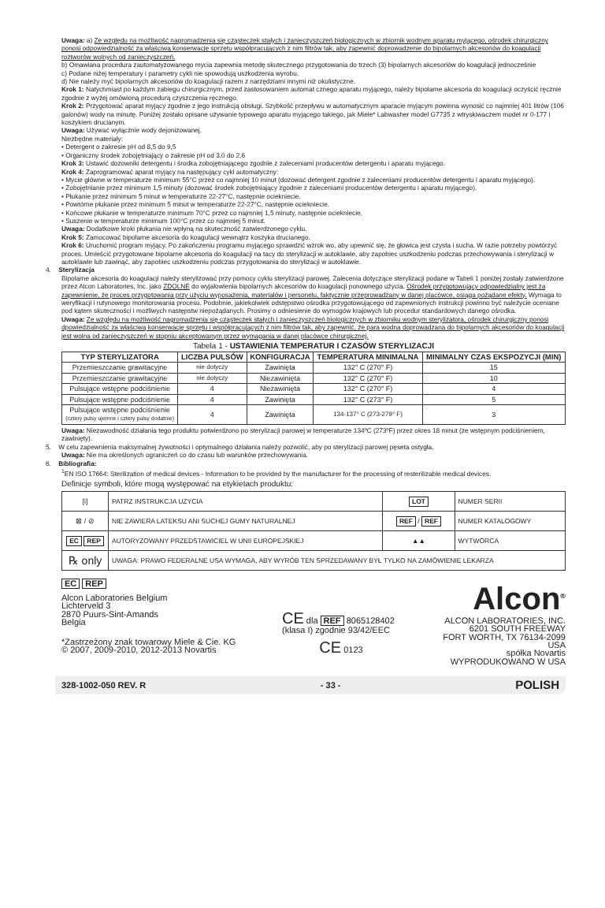Uwaga: a) Ze względu na możliwość nagromadzenia się cząsteczek stałych i zanieczyszczeń biologicznych w zbiornik wodnym aparatu myjącego, ośrodek chirurgiczny ponosi odpowiedzialność za właściwą konserwację sprzętu współpracujących z nim filtrów tak, aby zapewnić doprowadzenie do bipolarnych akcesoriów do koagulacji roztworów wolnych od zanieczyszczeń.
b) Omawiana procedura zautomatyzowanego mycia zapewnia metodę skutecznego przygotowania do trzech (3) bipolarnych akcesoriów do koagulacji jednocześnie
c) Podane niżej temperatury i parametry cykli nie spowodują uszkodzenia wyrobu.
d) Nie należy myć bipolarnych akcesoriów do koagulacji razem z narzędziami innymi niż okulistyczne.
Krok 1: Natychmiast po każdym zabiegu chirurgicznym, przed zastosowaniem automat cznego aparatu myjącego, należy bipolarne akcesoria do koagulacji oczyścić ręcznie zgodnie z wyżej omówioną procedurą czyszczenia ręcznego.
Krok 2: Przygotować aparat myjący zgodnie z jego instrukcją obsługi. Szybkość przepływu w automatycznym aparacie myjącym powinna wynosić co najmniej 401 litrów (106 galonów) wody na minutę. Poniżej zostało opisane używanie typowego aparatu myjącego takiego, jak Miele* Labwasher model G7735 z wtryskiwaczem model nr 0-177 i koszykiem drucianym.
Uwaga: Używać wyłącznie wody dejonizowanej.
Niezbędne materiały:
• Detergent o zakresie pH od 8,5 do 9,5
• Organiczny środek zobojętniający o zakresie pH od 3,0 do 2,6
Krok 3: Ustawić dozowniki detergentu i środka zobojętniającego zgodnie z zaleceniami producentów detergentu i aparatu myjącego.
Krok 4: Zaprogramować aparat myjący na następujący cykl automatyczny:
• Mycie główne w temperaturze minimum 55°C przez co najmniej 10 minut (dozować detergent zgodnie z zaleceniami producentów detergentu i aparatu myjącego).
• Zobojętnianie przez minimum 1,5 minuty (dozować środek zobojętniający zgodnie z zaleceniami producentów detergentu i aparatu myjącego).
• Płukanie przez minimum 5 minut w temperaturze 22-27°C, następnie ociekniecie.
• Powtórne płukanie przez minimum 5 minut w temperaturze 22-27°C, następnie ociekniecie.
• Końcowe płukanie w temperaturze minimum 70°C przez co najmniej 1,5 minuty, następnie ociekniecie.
• Suszenie w temperaturze minimum 100°C przez co najmniej 5 minut.
Uwaga: Dodatkowe kroki płukania nie wpłyną na skuteczność zatwierdzonego cyklu.
Krok 5: Zamocować bipolarne akcesoria do koagulacji wewnątrz koszyka drucianego.
Krok 6: Uruchomić program myjący. Po zakończeniu programu myjącego sprawdzić wzrok wo, aby upewnić się, że głowica jest czysta i sucha. W razie potrzeby powtórzyć proces. Umieścić przygotowane bipolarne akcesoria do koagulacji na tacy do sterylizacji w autoklawie, aby zapobiec uszkodzeniu podczas przechowywania i sterylizacji w autoklawie lub zawinąć, aby zapobiec uszkodzeniu podczas przygotowania do sterylizacji w autoklawie.
4. Sterylizacja
Bipolarne akcesoria do koagulacji należy sterylizować przy pomocy cyklu sterylizacji parowej. Zalecenia dotyczące sterylizacji podane w Tabeli 1 poniżej zostały zatwierdzone przez Alcon Laboratories, Inc. jako ZDOLNE do wyjałowienia bipolarnych akcesoriów do koagulacji ponownego użycia. Ośrodek przygotowujący odpowiedzialny jest za zapewnienie, że proces przygotowania przy użyciu wyposażenia, materiałów i personelu, faktycznie przeprowadzany w danej placówce, osiąga pożądane efekty. Wymaga to weryfikacji i rutynowego monitorowania procesu. Podobnie, jakiekolwiek odstępstwo ośrodka przygotowującego od zapewnionych instrukcji powinno być należycie oceniane pod kątem skuteczności i możliwych następstw niepożądanych. Prosimy o odniesienie do wymogów krajowych lub procedur standardowych danego ośrodka.
Uwaga: Ze względu na możliwość nagromadzenia się cząsteczek stałych i zanieczyszczeń biologicznych w zbiorniku wodnym sterylizatora, ośrodek chirurgiczny ponosi dpowiedzialność za właściwą konserwację sprzętu i współpracujących z nim filtrów tak, aby zapewnić, że para wodna doprowadzana do bipolarnych akcesoriów do koagulacji jest wolna od zanieczyszczeń w stopniu akceptowanym przez wymagania w danej placówce chirurgicznej.
Tabela 1 - USTAWIENIA TEMPERATUR I CZASÓW STERYLIZACJI
| TYP STERYLIZATORA | LICZBA PULSÓW | KONFIGURACJA | TEMPERATURA MINIMALNA | MINIMALNY CZAS EKSPOZYCJI (MIN) |
| --- | --- | --- | --- | --- |
| Przemieszczanie grawitacyjne | nie dotyczy | Zawinięta | 132° C (270° F) | 15 |
| Przemieszczanie grawitacyjne | nie dotyczy | Niezawinięta | 132° C (270° F) | 10 |
| Pulsujące wstępne podciśnienie | 4 | Niezawinięta | 132° C (270° F) | 4 |
| Pulsujące wstępne podciśnienie | 4 | Zawinięta | 132° C (273° F) | 5 |
| Pulsujące wstępne podciśnienie (cztery pulsy ujemne i cztery pulsy dodatnie) | 4 | Zawinięta | 134-137° C (273-279° F) | 3 |
Uwaga: Niezawodność działania tego produktu potwierdzono po sterylizacji parowej w temperaturze 134ºC (273ºF) przez okres 18 minut (ze wstępnym podciśnieniem, zawinięty).
5. W celu zapewnienia maksymalnej żywotności i optymalnego działania należy pozwolić, aby po sterylizacji parowej pęseta ostygła.
Uwaga: Nie ma określonych ograniczeń co do czasu lub warunków przechowywania.
6. Bibliografia:
<sup>1</sup> EN ISO 17664: Sterilization of medical devices - Information to be provided by the manufacturer for the processing of resterilizable medical devices.
Definicje symboli, które mogą występować na etykietach produktu:
| [i] | PATRZ INSTRUKCJA UŻYCIA | LOT | NUMER SERII |
| ⊠ / ⊘ | NIE ZAWIERA LATEKSU ANI SUCHEJ GUMY NATURALNEJ | REF / REF | NUMER KATALOGOWY |
| EC REP | AUTORYZOWANY PRZEDSTAWICIEL W UNII EUROPEJSKIEJ | ▲▲ | WYTWÓRCA |
| ℞ only | UWAGA: PRAWO FEDERALNE USA WYMAGA, ABY WYRÓB TEN SPRZEDAWANY BYŁ TYLKO NA ZAMÓWIENIE LEKARZA | | |
EC REP
Alcon Laboratories Belgium
Lichterveld 3
2870 Puurs-Sint-Amands
Belgia
*Zastrzeżony znak towarowy Miele & Cie. KG
© 2007, 2009-2010, 2012-2013 Novartis
CE dla REF 8065128402 (klasa I) zgodnie 93/42/EEC
CE 0123
Alcon<sup>®</sup>
ALCON LABORATORIES, INC.
6201 SOUTH FREEWAY
FORT WORTH, TX 76134-2099 USA
spółka Novartis
WYPRODUKOWANO W USA
328-1002-050 REV. R - 33 - POLISH